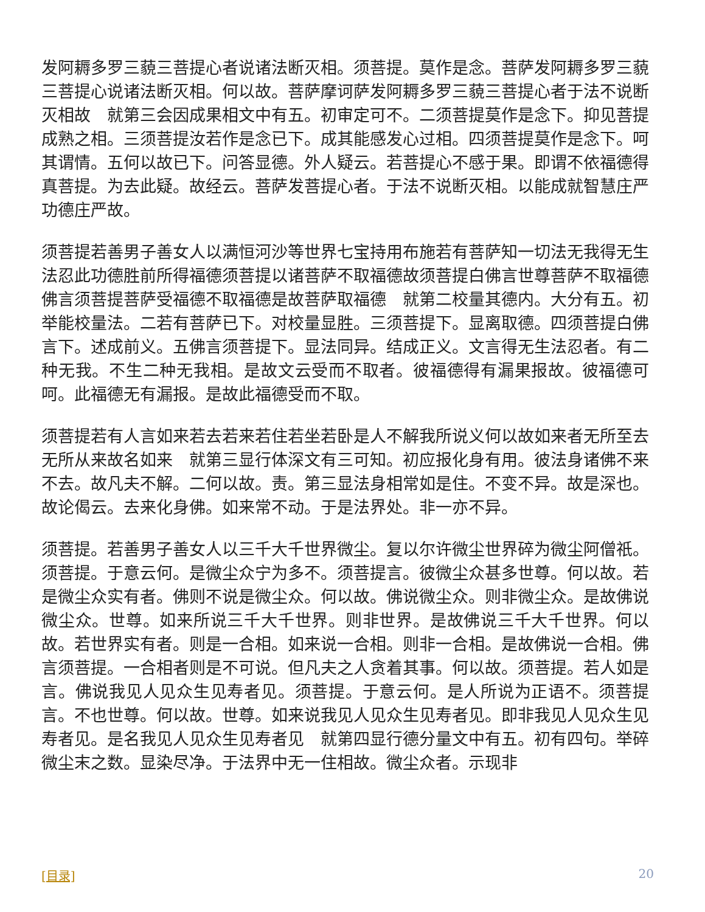发阿耨多罗三藐三菩提心者说诸法断灭相。须菩提。莫作是念。菩萨发阿耨多罗三藐三菩提心说诸法断灭相。何以故。菩萨摩诃萨发阿耨多罗三藐三菩提心者于法不说断灭相故　就第三会因成果相文中有五。初审定可不。二须菩提莫作是念下。抑见菩提成熟之相。三须菩提汝若作是念已下。成其能感发心过相。四须菩提莫作是念下。呵其谓情。五何以故已下。问答显德。外人疑云。若菩提心不感于果。即谓不依福德得真菩提。为去此疑。故经云。菩萨发菩提心者。于法不说断灭相。以能成就智慧庄严功德庄严故。
须菩提若善男子善女人以满恒河沙等世界七宝持用布施若有菩萨知一切法无我得无生法忍此功德胜前所得福德须菩提以诸菩萨不取福德故须菩提白佛言世尊菩萨不取福德佛言须菩提菩萨受福德不取福德是故菩萨取福德　就第二校量其德内。大分有五。初举能校量法。二若有菩萨已下。对校量显胜。三须菩提下。显离取德。四须菩提白佛言下。述成前义。五佛言须菩提下。显法同异。结成正义。文言得无生法忍者。有二种无我。不生二种无我相。是故文云受而不取者。彼福德得有漏果报故。彼福德可呵。此福德无有漏报。是故此福德受而不取。
须菩提若有人言如来若去若来若住若坐若卧是人不解我所说义何以故如来者无所至去无所从来故名如来　就第三显行体深文有三可知。初应报化身有用。彼法身诸佛不来不去。故凡夫不解。二何以故。责。第三显法身相常如是住。不变不异。故是深也。故论偈云。去来化身佛。如来常不动。于是法界处。非一亦不异。
须菩提。若善男子善女人以三千大千世界微尘。复以尔许微尘世界碎为微尘阿僧祇。须菩提。于意云何。是微尘众宁为多不。须菩提言。彼微尘众甚多世尊。何以故。若是微尘众实有者。佛则不说是微尘众。何以故。佛说微尘众。则非微尘众。是故佛说微尘众。世尊。如来所说三千大千世界。则非世界。是故佛说三千大千世界。何以故。若世界实有者。则是一合相。如来说一合相。则非一合相。是故佛说一合相。佛言须菩提。一合相者则是不可说。但凡夫之人贪着其事。何以故。须菩提。若人如是言。佛说我见人见众生见寿者见。须菩提。于意云何。是人所说为正语不。须菩提言。不也世尊。何以故。世尊。如来说我见人见众生见寿者见。即非我见人见众生见寿者见。是名我见人见众生见寿者见　就第四显行德分量文中有五。初有四句。举碎微尘末之数。显染尽净。于法界中无一住相故。微尘众者。示现非
[目录] 20